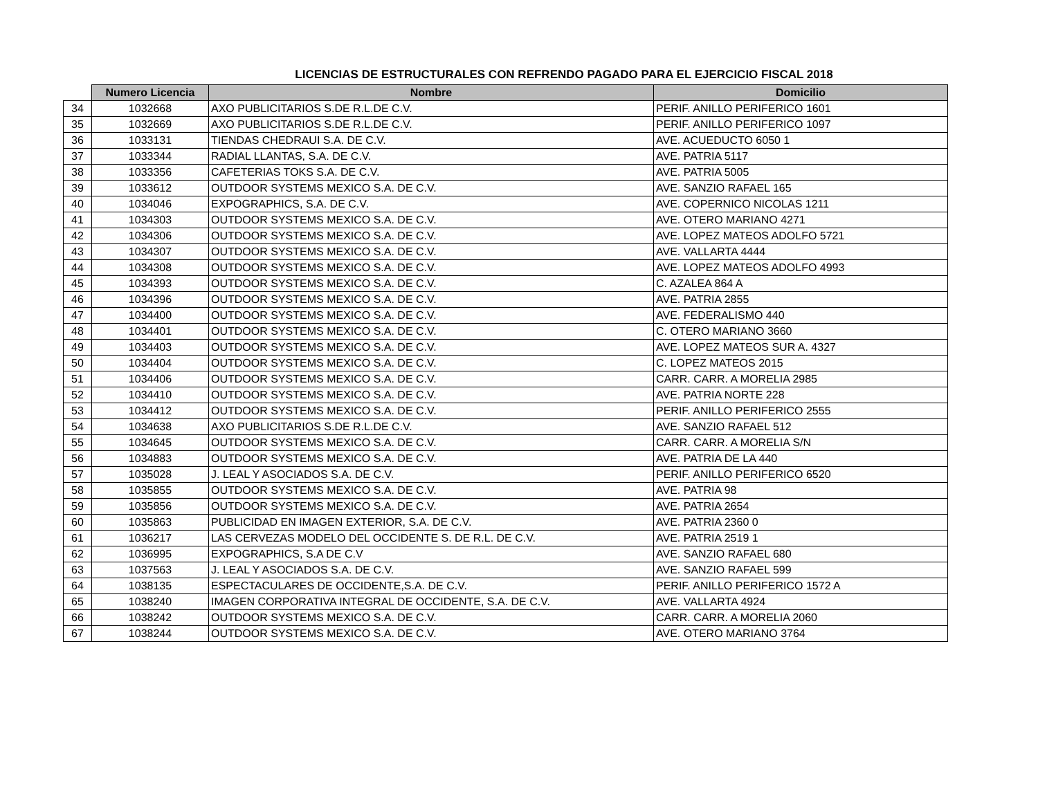LICENCIAS DE ESTRUCTURALES CON REFRENDO PAGADO PARA EL EJERCICIO FISCAL 2018
| | Numero Licencia | Nombre | Domicilio |
| --- | --- | --- | --- |
| 34 | 1032668 | AXO PUBLICITARIOS S.DE R.L.DE C.V. | PERIF. ANILLO PERIFERICO 1601 |
| 35 | 1032669 | AXO PUBLICITARIOS S.DE R.L.DE C.V. | PERIF. ANILLO PERIFERICO 1097 |
| 36 | 1033131 | TIENDAS CHEDRAUI S.A. DE C.V. | AVE. ACUEDUCTO 6050 1 |
| 37 | 1033344 | RADIAL LLANTAS, S.A. DE C.V. | AVE. PATRIA 5117 |
| 38 | 1033356 | CAFETERIAS TOKS S.A. DE C.V. | AVE. PATRIA 5005 |
| 39 | 1033612 | OUTDOOR SYSTEMS MEXICO S.A. DE C.V. | AVE. SANZIO RAFAEL 165 |
| 40 | 1034046 | EXPOGRAPHICS, S.A. DE C.V. | AVE. COPERNICO NICOLAS 1211 |
| 41 | 1034303 | OUTDOOR SYSTEMS MEXICO S.A. DE C.V. | AVE. OTERO MARIANO 4271 |
| 42 | 1034306 | OUTDOOR SYSTEMS MEXICO S.A. DE C.V. | AVE. LOPEZ MATEOS ADOLFO 5721 |
| 43 | 1034307 | OUTDOOR SYSTEMS MEXICO S.A. DE C.V. | AVE. VALLARTA 4444 |
| 44 | 1034308 | OUTDOOR SYSTEMS MEXICO S.A. DE C.V. | AVE. LOPEZ MATEOS ADOLFO 4993 |
| 45 | 1034393 | OUTDOOR SYSTEMS MEXICO S.A. DE C.V. | C. AZALEA 864 A |
| 46 | 1034396 | OUTDOOR SYSTEMS MEXICO S.A. DE C.V. | AVE. PATRIA 2855 |
| 47 | 1034400 | OUTDOOR SYSTEMS MEXICO S.A. DE C.V. | AVE. FEDERALISMO 440 |
| 48 | 1034401 | OUTDOOR SYSTEMS MEXICO S.A. DE C.V. | C. OTERO MARIANO 3660 |
| 49 | 1034403 | OUTDOOR SYSTEMS MEXICO S.A. DE C.V. | AVE. LOPEZ MATEOS SUR A. 4327 |
| 50 | 1034404 | OUTDOOR SYSTEMS MEXICO S.A. DE C.V. | C. LOPEZ MATEOS 2015 |
| 51 | 1034406 | OUTDOOR SYSTEMS MEXICO S.A. DE C.V. | CARR. CARR. A MORELIA 2985 |
| 52 | 1034410 | OUTDOOR SYSTEMS MEXICO S.A. DE C.V. | AVE. PATRIA NORTE 228 |
| 53 | 1034412 | OUTDOOR SYSTEMS MEXICO S.A. DE C.V. | PERIF. ANILLO PERIFERICO 2555 |
| 54 | 1034638 | AXO PUBLICITARIOS S.DE R.L.DE C.V. | AVE. SANZIO RAFAEL 512 |
| 55 | 1034645 | OUTDOOR SYSTEMS MEXICO S.A. DE C.V. | CARR. CARR. A MORELIA S/N |
| 56 | 1034883 | OUTDOOR SYSTEMS MEXICO S.A. DE C.V. | AVE. PATRIA DE LA 440 |
| 57 | 1035028 | J. LEAL Y ASOCIADOS S.A. DE C.V. | PERIF. ANILLO PERIFERICO 6520 |
| 58 | 1035855 | OUTDOOR SYSTEMS MEXICO S.A. DE C.V. | AVE. PATRIA 98 |
| 59 | 1035856 | OUTDOOR SYSTEMS MEXICO S.A. DE C.V. | AVE. PATRIA 2654 |
| 60 | 1035863 | PUBLICIDAD EN IMAGEN EXTERIOR, S.A. DE C.V. | AVE. PATRIA 2360 0 |
| 61 | 1036217 | LAS CERVEZAS MODELO DEL OCCIDENTE S. DE R.L. DE C.V. | AVE. PATRIA 2519 1 |
| 62 | 1036995 | EXPOGRAPHICS, S.A DE C.V | AVE. SANZIO RAFAEL 680 |
| 63 | 1037563 | J. LEAL Y ASOCIADOS S.A. DE C.V. | AVE. SANZIO RAFAEL 599 |
| 64 | 1038135 | ESPECTACULARES DE OCCIDENTE,S.A. DE C.V. | PERIF. ANILLO PERIFERICO 1572 A |
| 65 | 1038240 | IMAGEN CORPORATIVA INTEGRAL DE OCCIDENTE, S.A. DE C.V. | AVE. VALLARTA 4924 |
| 66 | 1038242 | OUTDOOR SYSTEMS MEXICO S.A. DE C.V. | CARR. CARR. A MORELIA 2060 |
| 67 | 1038244 | OUTDOOR SYSTEMS MEXICO S.A. DE C.V. | AVE. OTERO MARIANO 3764 |